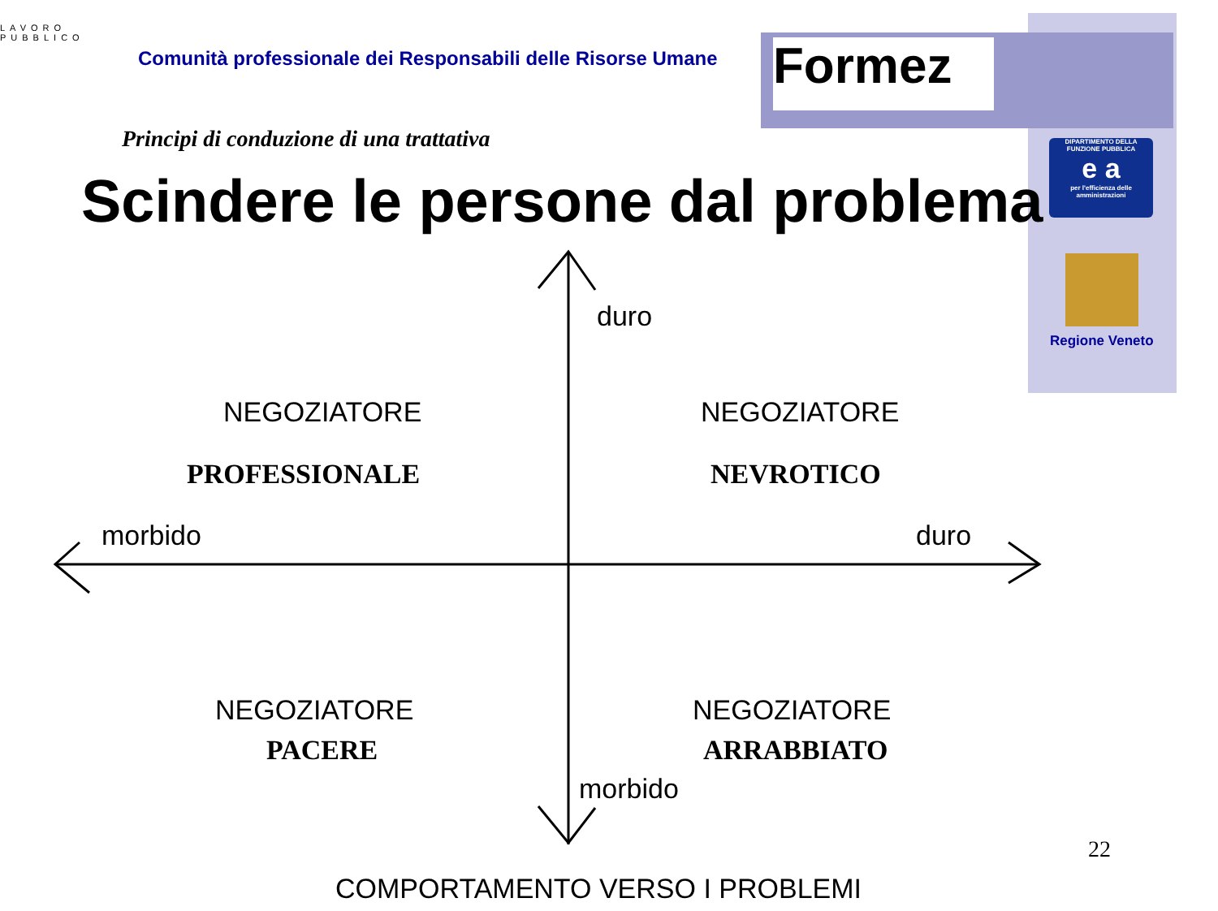LAVORO PUBBLICO
Comunità professionale dei Responsabili delle Risorse Umane
Formez
Principi di conduzione di una trattativa
Scindere le persone dal problema
DIPARTIMENTO DELLA FUNZIONE PUBBLICA
e a
per l'efficienza delle amministrazioni
Regione Veneto
duro
NEGOZIATORE
PROFESSIONALE
NEGOZIATORE
NEVROTICO
morbido duro
NEGOZIATORE
PACERE
NEGOZIATORE
ARRABBIATO
morbido
22
COMPORTAMENTO VERSO I PROBLEMI